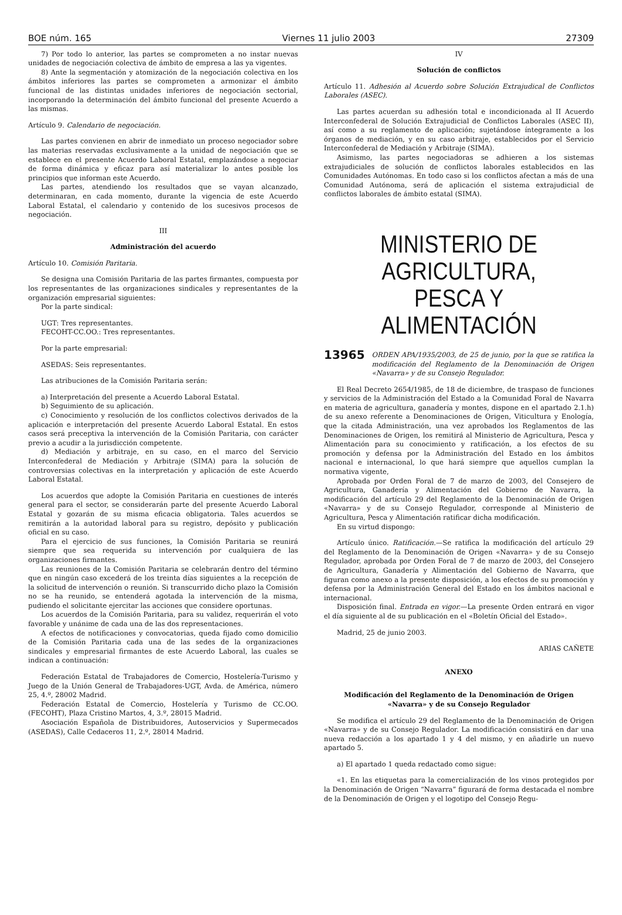BOE núm. 165 Viernes 11 julio 2003 27309
7) Por todo lo anterior, las partes se comprometen a no instar nuevas unidades de negociación colectiva de ámbito de empresa a las ya vigentes.
8) Ante la segmentación y atomización de la negociación colectiva en los ámbitos inferiores las partes se comprometen a armonizar el ámbito funcional de las distintas unidades inferiores de negociación sectorial, incorporando la determinación del ámbito funcional del presente Acuerdo a las mismas.
Artículo 9. Calendario de negociación.
Las partes convienen en abrir de inmediato un proceso negociador sobre las materias reservadas exclusivamente a la unidad de negociación que se establece en el presente Acuerdo Laboral Estatal, emplazándose a negociar de forma dinámica y eficaz para así materializar lo antes posible los principios que informan este Acuerdo.
Las partes, atendiendo los resultados que se vayan alcanzado, determinaran, en cada momento, durante la vigencia de este Acuerdo Laboral Estatal, el calendario y contenido de los sucesivos procesos de negociación.
III
Administración del acuerdo
Artículo 10. Comisión Paritaria.
Se designa una Comisión Paritaria de las partes firmantes, compuesta por los representantes de las organizaciones sindicales y representantes de la organización empresarial siguientes:
Por la parte sindical:
UGT: Tres representantes.
FECOHT-CC.OO.: Tres representantes.
Por la parte empresarial:
ASEDAS: Seis representantes.
Las atribuciones de la Comisión Paritaria serán:
a) Interpretación del presente a Acuerdo Laboral Estatal.
b) Seguimiento de su aplicación.
c) Conocimiento y resolución de los conflictos colectivos derivados de la aplicación e interpretación del presente Acuerdo Laboral Estatal. En estos casos será preceptiva la intervención de la Comisión Paritaria, con carácter previo a acudir a la jurisdicción competente.
d) Mediación y arbitraje, en su caso, en el marco del Servicio Interconfederal de Mediación y Arbitraje (SIMA) para la solución de controversias colectivas en la interpretación y aplicación de este Acuerdo Laboral Estatal.
Los acuerdos que adopte la Comisión Paritaria en cuestiones de interés general para el sector, se considerarán parte del presente Acuerdo Laboral Estatal y gozarán de su misma eficacia obligatoria. Tales acuerdos se remitirán a la autoridad laboral para su registro, depósito y publicación oficial en su caso.
Para el ejercicio de sus funciones, la Comisión Paritaria se reunirá siempre que sea requerida su intervención por cualquiera de las organizaciones firmantes.
Las reuniones de la Comisión Paritaria se celebrarán dentro del término que en ningún caso excederá de los treinta días siguientes a la recepción de la solicitud de intervención o reunión. Si transcurrido dicho plazo la Comisión no se ha reunido, se entenderá agotada la intervención de la misma, pudiendo el solicitante ejercitar las acciones que considere oportunas.
Los acuerdos de la Comisión Paritaria, para su validez, requerirán el voto favorable y unánime de cada una de las dos representaciones.
A efectos de notificaciones y convocatorias, queda fijado como domicilio de la Comisión Paritaria cada una de las sedes de la organizaciones sindicales y empresarial firmantes de este Acuerdo Laboral, las cuales se indican a continuación:
Federación Estatal de Trabajadores de Comercio, Hostelería-Turismo y Juego de la Unión General de Trabajadores-UGT, Avda. de América, número 25, 4.º, 28002 Madrid.
Federación Estatal de Comercio, Hostelería y Turismo de CC.OO. (FECOHT), Plaza Cristino Martos, 4, 3.º, 28015 Madrid.
Asociación Española de Distribuidores, Autoservicios y Supermecados (ASEDAS), Calle Cedaceros 11, 2.º, 28014 Madrid.
IV
Solución de conflictos
Artículo 11. Adhesión al Acuerdo sobre Solución Extrajudical de Conflictos Laborales (ASEC).
Las partes acuerdan su adhesión total e incondicionada al II Acuerdo Interconfederal de Solución Extrajudicial de Conflictos Laborales (ASEC II), así como a su reglamento de aplicación; sujetándose íntegramente a los órganos de mediación, y en su caso arbitraje, establecidos por el Servicio Interconfederal de Mediación y Arbitraje (SIMA).
Asimismo, las partes negociadoras se adhieren a los sistemas extrajudiciales de solución de conflictos laborales establecidos en las Comunidades Autónomas. En todo caso si los conflictos afectan a más de una Comunidad Autónoma, será de aplicación el sistema extrajudicial de conflictos laborales de ámbito estatal (SIMA).
MINISTERIO DE AGRICULTURA,
PESCA Y ALIMENTACIÓN
13965
ORDEN APA/1935/2003, de 25 de junio, por la que se ratifica la modificación del Reglamento de la Denominación de Origen «Navarra» y de su Consejo Regulador.
El Real Decreto 2654/1985, de 18 de diciembre, de traspaso de funciones y servicios de la Administración del Estado a la Comunidad Foral de Navarra en materia de agricultura, ganadería y montes, dispone en el apartado 2.1.h) de su anexo referente a Denominaciones de Origen, Viticultura y Enología, que la citada Administración, una vez aprobados los Reglamentos de las Denominaciones de Origen, los remitirá al Ministerio de Agricultura, Pesca y Alimentación para su conocimiento y ratificación, a los efectos de su promoción y defensa por la Administración del Estado en los ámbitos nacional e internacional, lo que hará siempre que aquellos cumplan la normativa vigente,
Aprobada por Orden Foral de 7 de marzo de 2003, del Consejero de Agricultura, Ganadería y Alimentación del Gobierno de Navarra, la modificación del artículo 29 del Reglamento de la Denominación de Origen «Navarra» y de su Consejo Regulador, corresponde al Ministerio de Agricultura, Pesca y Alimentación ratificar dicha modificación.
En su virtud dispongo:
Artículo único. Ratificación.—Se ratifica la modificación del artículo 29 del Reglamento de la Denominación de Origen «Navarra» y de su Consejo Regulador, aprobada por Orden Foral de 7 de marzo de 2003, del Consejero de Agricultura, Ganadería y Alimentación del Gobierno de Navarra, que figuran como anexo a la presente disposición, a los efectos de su promoción y defensa por la Administración General del Estado en los ámbitos nacional e internacional.
Disposición final. Entrada en vigor.—La presente Orden entrará en vigor el día siguiente al de su publicación en el «Boletín Oficial del Estado».
Madrid, 25 de junio 2003.
ARIAS CAÑETE
ANEXO
Modificación del Reglamento de la Denominación de Origen «Navarra» y de su Consejo Regulador
Se modifica el artículo 29 del Reglamento de la Denominación de Origen «Navarra» y de su Consejo Regulador. La modificación consistirá en dar una nueva redacción a los apartado 1 y 4 del mismo, y en añadirle un nuevo apartado 5.
a) El apartado 1 queda redactado como sigue:
«1. En las etiquetas para la comercialización de los vinos protegidos por la Denominación de Origen “Navarra” figurará de forma destacada el nombre de la Denominación de Origen y el logotipo del Consejo Regu-